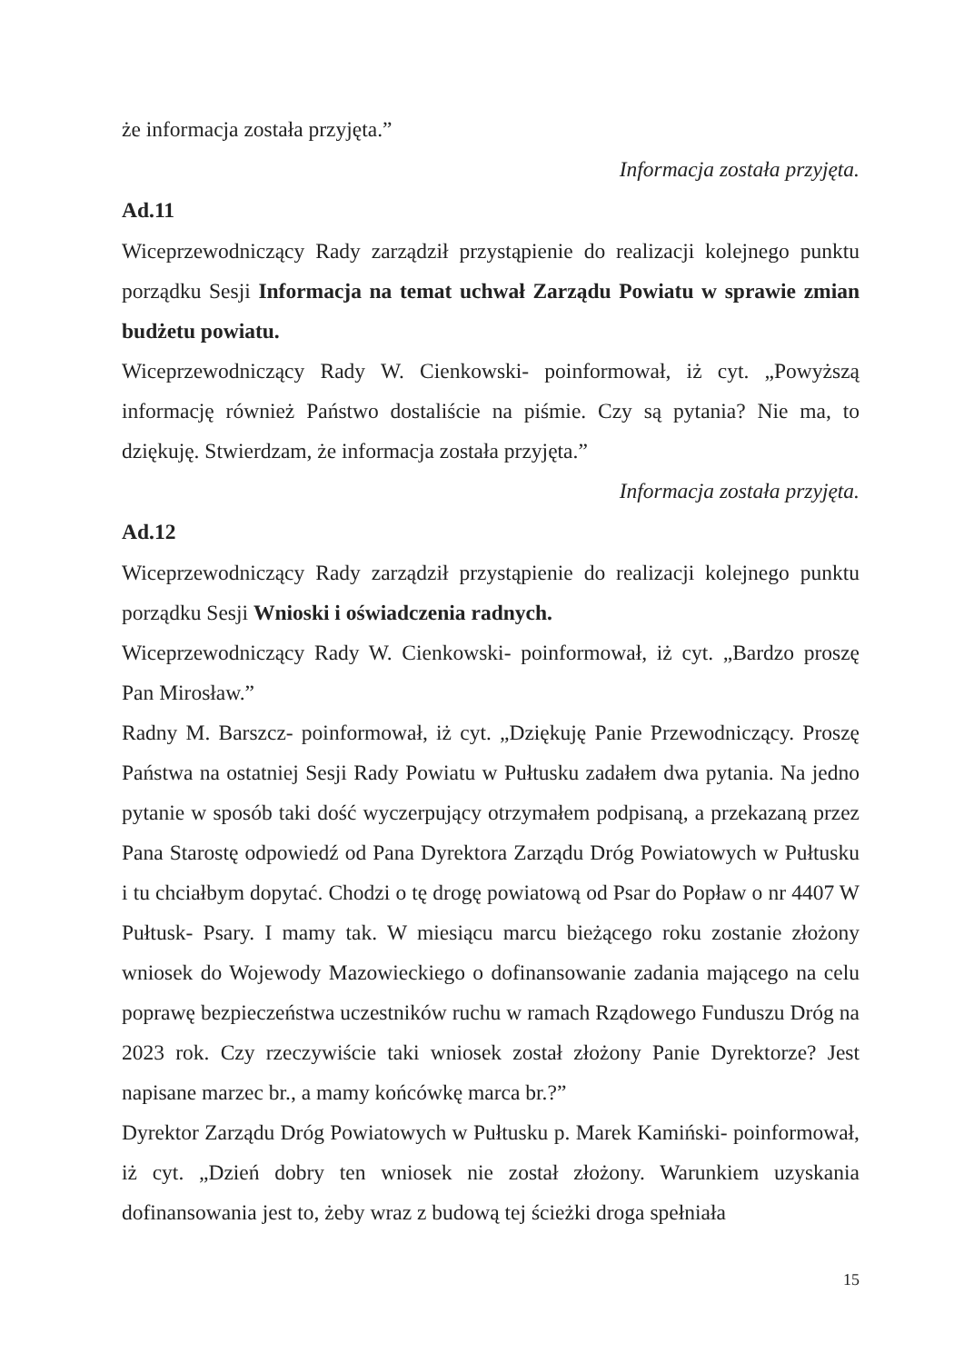że informacja została przyjęta.”
Informacja została przyjęta.
Ad.11
Wiceprzewodniczący Rady zarządził przystąpienie do realizacji kolejnego punktu porządku Sesji Informacja na temat uchwał Zarządu Powiatu w sprawie zmian budżetu powiatu.
Wiceprzewodniczący Rady W. Cienkowski- poinformował, iż cyt. „Powyższą informację również Państwo dostaliście na piśmie. Czy są pytania? Nie ma, to dziękuję. Stwierdzam, że informacja została przyjęta.”
Informacja została przyjęta.
Ad.12
Wiceprzewodniczący Rady zarządził przystąpienie do realizacji kolejnego punktu porządku Sesji Wnioski i oświadczenia radnych.
Wiceprzewodniczący Rady W. Cienkowski- poinformował, iż cyt. „Bardzo proszę Pan Mirosław.”
Radny M. Barszcz- poinformował, iż cyt. „Dziękuję Panie Przewodniczący. Proszę Państwa na ostatniej Sesji Rady Powiatu w Pułtusku zadałem dwa pytania. Na jedno pytanie w sposób taki dość wyczerpujący otrzymałem podpisaną, a przekazaną przez Pana Starostę odpowiedź od Pana Dyrektora Zarządu Dróg Powiatowych w Pułtusku i tu chciałbym dopytać. Chodzi o tę drogę powiatową od Psar do Popław o nr 4407 W Pułtusk- Psary. I mamy tak. W miesiącu marcu bieżącego roku zostanie złożony wniosek do Wojewody Mazowieckiego o dofinansowanie zadania mającego na celu poprawę bezpieczeństwa uczestników ruchu w ramach Rządowego Funduszu Dróg na 2023 rok. Czy rzeczywiście taki wniosek został złożony Panie Dyrektorze? Jest napisane marzec br., a mamy końcówkę marca br.?”
Dyrektor Zarządu Dróg Powiatowych w Pułtusku p. Marek Kamiński- poinformował, iż cyt. „Dzień dobry ten wniosek nie został złożony. Warunkiem uzyskania dofinansowania jest to, żeby wraz z budową tej ścieżki droga spełniała
15